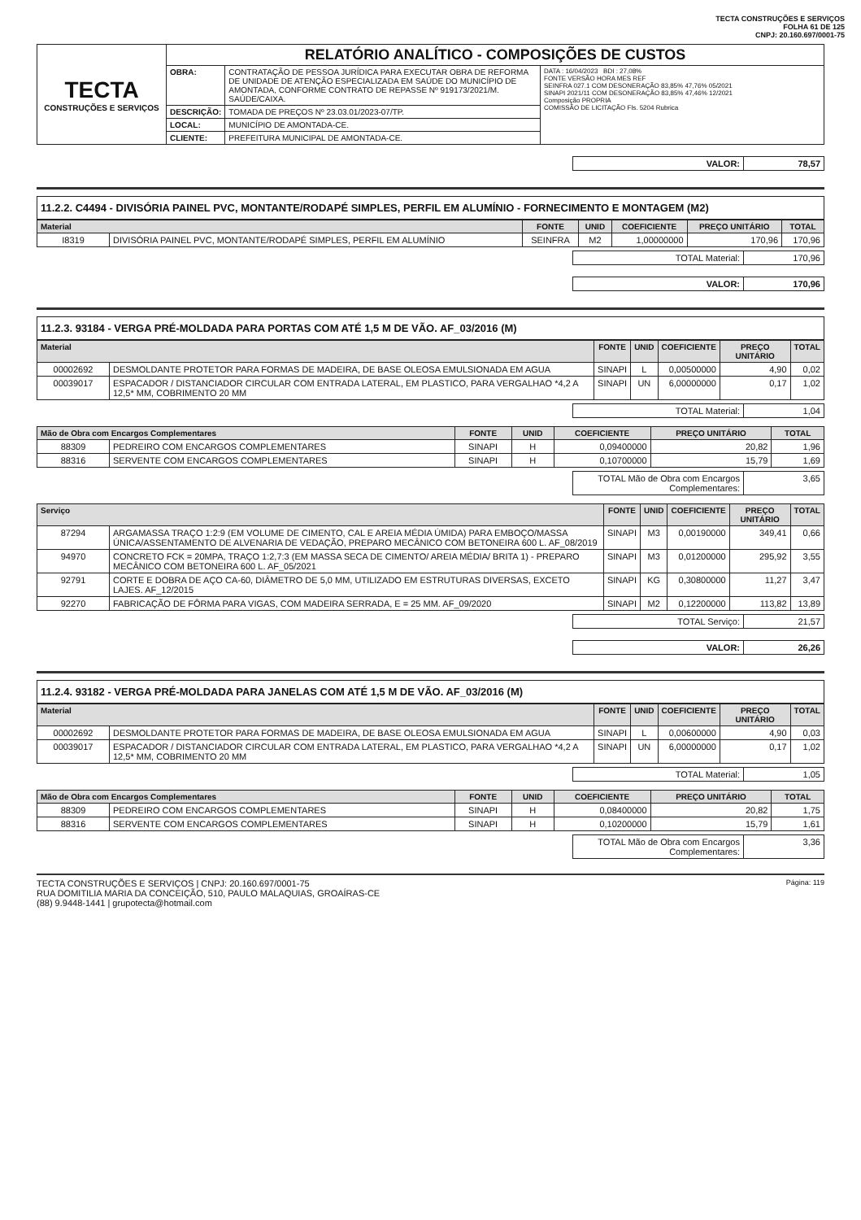TECTA CONSTRUÇÕES E SERVIÇOS
FOLHA 61 DE 125
CNPJ: 20.160.697/0001-75
| TECTA CONSTRUÇÕES E SERVIÇOS | RELATÓRIO ANALÍTICO - COMPOSIÇÕES DE CUSTOS | | |
| | OBRA: | CONTRATAÇÃO DE PESSOA JURÍDICA PARA EXECUTAR OBRA DE REFORMA DE UNIDADE DE ATENÇÃO ESPECIALIZADA EM SAÚDE DO MUNICÍPIO DE AMONTADA, CONFORME CONTRATO DE REPASSE Nº 919173/2021/M. SAÚDE/CAIXA. | DATA : 16/04/2023 BDI : 27,08% FONTE VERSÃO HORA MES REF SEINFRA 027.1 COM DESONERAÇÃO 83,85% 47,76% 05/2021 SINAPI 2021/11 COM DESONERAÇÃO 83,85% 47,46% 12/2021 Composição PROPRIA COMISSÃO DE LICITAÇÃO Fls. 5204 Rubrica |
| | DESCRIÇÃO: | TOMADA DE PREÇOS Nº 23.03.01/2023-07/TP. | |
| | LOCAL: | MUNICÍPIO DE AMONTADA-CE. | |
| | CLIENTE: | PREFEITURA MUNICIPAL DE AMONTADA-CE. | |
| VALOR: | 78,57 |
11.2.2. C4494 - DIVISÓRIA PAINEL PVC, MONTANTE/RODAPÉ SIMPLES, PERFIL EM ALUMÍNIO - FORNECIMENTO E MONTAGEM (M2)
| Material | | FONTE | UNID | COEFICIENTE | PREÇO UNITÁRIO | TOTAL |
| --- | --- | --- | --- | --- | --- | --- |
| I8319 | DIVISÓRIA PAINEL PVC, MONTANTE/RODAPÉ SIMPLES, PERFIL EM ALUMÍNIO | SEINFRA | M2 | 1,00000000 | 170,96 | 170,96 |
| TOTAL Material: | 170,96 |
| VALOR: | 170,96 |
11.2.3. 93184 - VERGA PRÉ-MOLDADA PARA PORTAS COM ATÉ 1,5 M DE VÃO. AF_03/2016 (M)
| Material | | FONTE | UNID | COEFICIENTE | PREÇO UNITÁRIO | TOTAL |
| --- | --- | --- | --- | --- | --- | --- |
| 00002692 | DESMOLDANTE PROTETOR PARA FORMAS DE MADEIRA, DE BASE OLEOSA EMULSIONADA EM AGUA | SINAPI | L | 0,00500000 | 4,90 | 0,02 |
| 00039017 | ESPACADOR / DISTANCIADOR CIRCULAR COM ENTRADA LATERAL, EM PLASTICO, PARA VERGALHAO *4,2 A 12,5* MM, COBRIMENTO 20 MM | SINAPI | UN | 6,00000000 | 0,17 | 1,02 |
| TOTAL Material: | 1,04 |
| Mão de Obra com Encargos Complementares | | FONTE | UNID | COEFICIENTE | PREÇO UNITÁRIO | TOTAL |
| --- | --- | --- | --- | --- | --- | --- |
| 88309 | PEDREIRO COM ENCARGOS COMPLEMENTARES | SINAPI | H | 0,09400000 | 20,82 | 1,96 |
| 88316 | SERVENTE COM ENCARGOS COMPLEMENTARES | SINAPI | H | 0,10700000 | 15,79 | 1,69 |
| TOTAL Mão de Obra com Encargos Complementares: | 3,65 |
| Serviço | | FONTE | UNID | COEFICIENTE | PREÇO UNITÁRIO | TOTAL |
| --- | --- | --- | --- | --- | --- | --- |
| 87294 | ARGAMASSA TRAÇO 1:2:9 (EM VOLUME DE CIMENTO, CAL E AREIA MÉDIA ÚMIDA) PARA EMBOÇO/MASSA ÚNICA/ASSENTAMENTO DE ALVENARIA DE VEDAÇÃO, PREPARO MECÂNICO COM BETONEIRA 600 L. AF_08/2019 | SINAPI | M3 | 0,00190000 | 349,41 | 0,66 |
| 94970 | CONCRETO FCK = 20MPA, TRAÇO 1:2,7:3 (EM MASSA SECA DE CIMENTO/ AREIA MÉDIA/ BRITA 1) - PREPARO MECÂNICO COM BETONEIRA 600 L. AF_05/2021 | SINAPI | M3 | 0,01200000 | 295,92 | 3,55 |
| 92791 | CORTE E DOBRA DE AÇO CA-60, DIÂMETRO DE 5,0 MM, UTILIZADO EM ESTRUTURAS DIVERSAS, EXCETO LAJES. AF_12/2015 | SINAPI | KG | 0,30800000 | 11,27 | 3,47 |
| 92270 | FABRICAÇÃO DE FÔRMA PARA VIGAS, COM MADEIRA SERRADA, E = 25 MM. AF_09/2020 | SINAPI | M2 | 0,12200000 | 113,82 | 13,89 |
| TOTAL Serviço: | 21,57 |
| VALOR: | 26,26 |
11.2.4. 93182 - VERGA PRÉ-MOLDADA PARA JANELAS COM ATÉ 1,5 M DE VÃO. AF_03/2016 (M)
| Material | | FONTE | UNID | COEFICIENTE | PREÇO UNITÁRIO | TOTAL |
| --- | --- | --- | --- | --- | --- | --- |
| 00002692 | DESMOLDANTE PROTETOR PARA FORMAS DE MADEIRA, DE BASE OLEOSA EMULSIONADA EM AGUA | SINAPI | L | 0,00600000 | 4,90 | 0,03 |
| 00039017 | ESPACADOR / DISTANCIADOR CIRCULAR COM ENTRADA LATERAL, EM PLASTICO, PARA VERGALHAO *4,2 A 12,5* MM, COBRIMENTO 20 MM | SINAPI | UN | 6,00000000 | 0,17 | 1,02 |
| TOTAL Material: | 1,05 |
| Mão de Obra com Encargos Complementares | | FONTE | UNID | COEFICIENTE | PREÇO UNITÁRIO | TOTAL |
| --- | --- | --- | --- | --- | --- | --- |
| 88309 | PEDREIRO COM ENCARGOS COMPLEMENTARES | SINAPI | H | 0,08400000 | 20,82 | 1,75 |
| 88316 | SERVENTE COM ENCARGOS COMPLEMENTARES | SINAPI | H | 0,10200000 | 15,79 | 1,61 |
| TOTAL Mão de Obra com Encargos Complementares: | 3,36 |
TECTA CONSTRUÇÕES E SERVIÇOS | CNPJ: 20.160.697/0001-75
RUA DOMITILIA MARIA DA CONCEIÇÃO, 510, PAULO MALAQUIAS, GROAÍRAS-CE
(88) 9.9448-1441 | grupotecta@hotmail.com
Página: 119